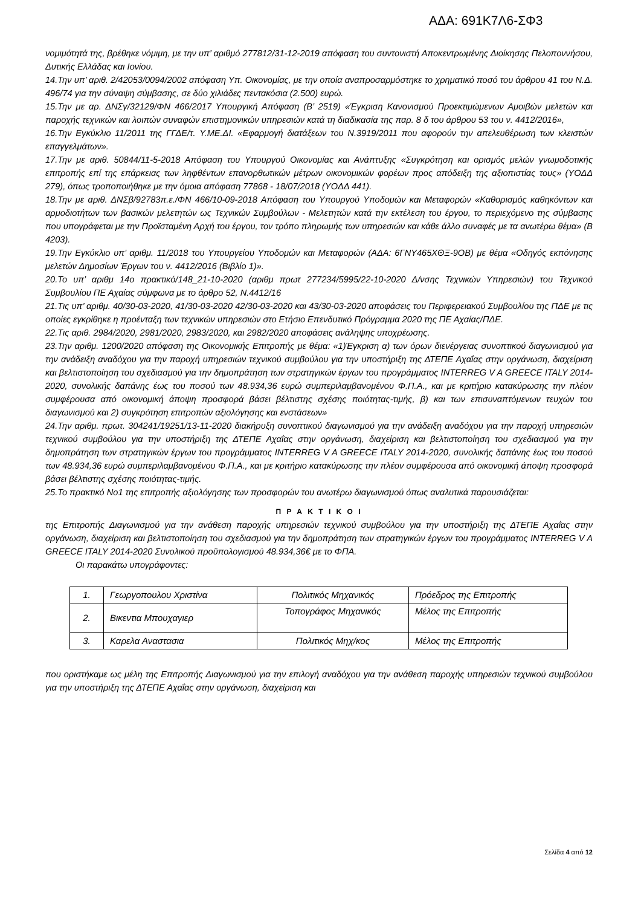ΑΔΑ: 691Κ7Λ6-ΣΦ3
νομιμότητά της, βρέθηκε νόμιμη, με την υπ’ αριθμό 277812/31-12-2019 απόφαση του συντονιστή Αποκεντρωμένης Διοίκησης Πελοποννήσου, Δυτικής Ελλάδας και Ιονίου.
14.Την υπ’ αριθ. 2/42053/0094/2002 απόφαση Υπ. Οικονομίας, με την οποία αναπροσαρμόστηκε το χρηματικό ποσό του άρθρου 41 του Ν.Δ. 496/74 για την σύναψη σύμβασης, σε δύο χιλιάδες πεντακόσια (2.500) ευρώ.
15.Την με αρ. ΔΝΣγ/32129/ΦΝ 466/2017 Υπουργική Απόφαση (Β’ 2519) «Έγκριση Κανονισμού Προεκτιμώμενων Αμοιβών μελετών και παροχής τεχνικών και λοιπών συναφών επιστημονικών υπηρεσιών κατά τη διαδικασία της παρ. 8 δ του άρθρου 53 του ν. 4412/2016»,
16.Την Εγκύκλιο 11/2011 της ΓΓΔΕ/τ. Υ.ΜΕ.ΔΙ. «Εφαρμογή διατάξεων του Ν.3919/2011 που αφορούν την απελευθέρωση των κλειστών επαγγελμάτων».
17.Την με αριθ. 50844/11-5-2018 Απόφαση του Υπουργού Οικονομίας και Ανάπτυξης «Συγκρότηση και ορισμός μελών γνωμοδοτικής επιτροπής επί της επάρκειας των ληφθέντων επανορθωτικών μέτρων οικονομικών φορέων προς απόδειξη της αξιοπιστίας τους» (ΥΟΔΔ 279), όπως τροποποιήθηκε με την όμοια απόφαση 77868 - 18/07/2018 (ΥΟΔΔ 441).
18.Την με αριθ. ΔΝΣβ/92783π.ε./ΦΝ 466/10-09-2018 Απόφαση του Υπουργού Υποδομών και Μεταφορών «Καθορισμός καθηκόντων και αρμοδιοτήτων των βασικών μελετητών ως Τεχνικών Συμβούλων - Μελετητών κατά την εκτέλεση του έργου, το περιεχόμενο της σύμβασης που υπογράφεται με την Προϊσταμένη Αρχή του έργου, τον τρόπο πληρωμής των υπηρεσιών και κάθε άλλο συναφές με τα ανωτέρω θέμα» (Β 4203).
19.Την Εγκύκλιο υπ’ αριθμ. 11/2018 του Υπουργείου Υποδομών και Μεταφορών (ΑΔΑ: 6ΓΝΥ465ΧΘΞ-9ΟΒ) με θέμα «Οδηγός εκπόνησης μελετών Δημοσίων Έργων του ν. 4412/2016 (Βιβλίο 1)».
20.Το υπ’ αριθμ 14ο πρακτικό/148_21-10-2020 (αριθμ πρωτ 277234/5995/22-10-2020 Δ/νσης Τεχνικών Υπηρεσιών) του Τεχνικού Συμβουλίου ΠΕ Αχαίας σύμφωνα με το άρθρο 52, Ν.4412/16
21.Τις υπ’ αριθμ. 40/30-03-2020, 41/30-03-2020 42/30-03-2020 και 43/30-03-2020 αποφάσεις του Περιφερειακού Συμβουλίου της ΠΔΕ με τις οποίες εγκρίθηκε η προένταξη των τεχνικών υπηρεσιών στο Ετήσιο Επενδυτικό Πρόγραμμα 2020 της ΠΕ Αχαίας/ΠΔΕ.
22.Τις αριθ. 2984/2020, 2981/2020, 2983/2020, και 2982/2020 αποφάσεις ανάληψης υποχρέωσης.
23.Την αριθμ. 1200/2020 απόφαση της Οικονομικής Επιτροπής με θέμα: «1)Έγκριση α) των όρων διενέργειας συνοπτικού διαγωνισμού για την ανάδειξη αναδόχου για την παροχή υπηρεσιών τεχνικού συμβούλου για την υποστήριξη της ΔΤΕΠΕ Αχαΐας στην οργάνωση, διαχείριση και βελτιστοποίηση του σχεδιασμού για την δημοπράτηση των στρατηγικών έργων του προγράμματος INTERREG V A GREECE ITALY 2014-2020, συνολικής δαπάνης έως του ποσού των 48.934,36 ευρώ συμπεριλαμβανομένου Φ.Π.Α., και με κριτήριο κατακύρωσης την πλέον συμφέρουσα από οικονομική άποψη προσφορά βάσει βέλτιστης σχέσης ποιότητας-τιμής, β) και των επισυναπτόμενων τευχών του διαγωνισμού και 2) συγκρότηση επιτροπών αξιολόγησης και ενστάσεων»
24.Την αριθμ. πρωτ. 304241/19251/13-11-2020 διακήρυξη συνοπτικού διαγωνισμού για την ανάδειξη αναδόχου για την παροχή υπηρεσιών τεχνικού συμβούλου για την υποστήριξη της ΔΤΕΠΕ Αχαΐας στην οργάνωση, διαχείριση και βελτιστοποίηση του σχεδιασμού για την δημοπράτηση των στρατηγικών έργων του προγράμματος INTERREG V A GREECE ITALY 2014-2020, συνολικής δαπάνης έως του ποσού των 48.934,36 ευρώ συμπεριλαμβανομένου Φ.Π.Α., και με κριτήριο κατακύρωσης την πλέον συμφέρουσα από οικονομική άποψη προσφορά βάσει βέλτιστης σχέσης ποιότητας-τιμής.
25.Το πρακτικό Νο1 της επιτροπής αξιολόγησης των προσφορών του ανωτέρω διαγωνισμού όπως αναλυτικά παρουσιάζεται:
Π Ρ Α Κ Τ Ι Κ Ο Ι
της Επιτροπής Διαγωνισμού για την ανάθεση παροχής υπηρεσιών τεχνικού συμβούλου για την υποστήριξη της ΔΤΕΠΕ Αχαΐας στην οργάνωση, διαχείριση και βελτιστοποίηση του σχεδιασμού για την δημοπράτηση των στρατηγικών έργων του προγράμματος INTERREG V A GREECE ITALY 2014-2020 Συνολικού προϋπολογισμού 48.934,36€ με το ΦΠΑ.
Οι παρακάτω υπογράφοντες:
| 1. | Γεωργοπουλου Χριστίνα | Πολιτικός Μηχανικός | Πρόεδρος της Επιτροπής |
| 2. | Βικεντια Μπουχαγιερ | Τοπογράφος Μηχανικός | Μέλος της Επιτροπής |
| 3. | Καρελα Αναστασια | Πολιτικός Μηχ/κος | Μέλος της Επιτροπής |
που οριστήκαμε ως μέλη της Επιτροπής Διαγωνισμού για την επιλογή αναδόχου για την ανάθεση παροχής υπηρεσιών τεχνικού συμβούλου για την υποστήριξη της ΔΤΕΠΕ Αχαΐας στην οργάνωση, διαχείριση και
Σελίδα 4 από 12